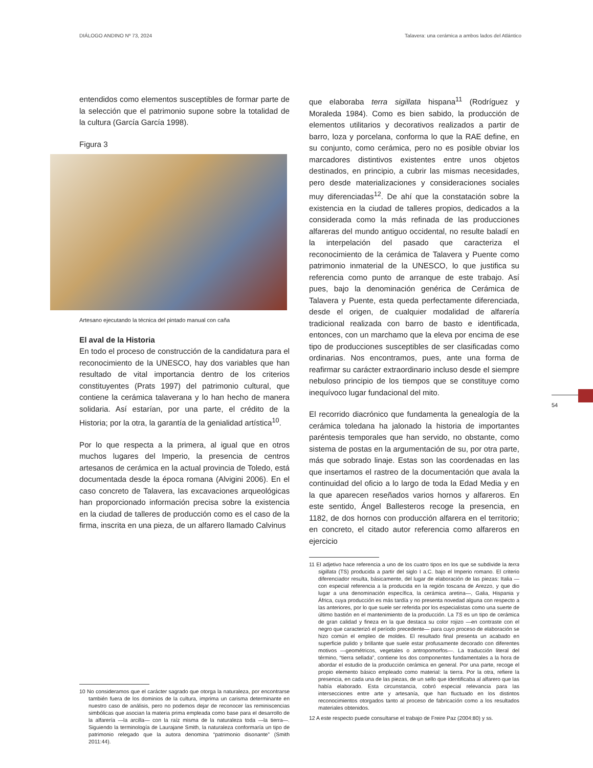DIÁLOGO ANDINO Nº 73, 2024 Talavera: una cerámica a ambos lados del Atlántico
entendidos como elementos susceptibles de formar parte de la selección que el patrimonio supone sobre la totalidad de la cultura (García García 1998).
Figura 3
Artesano ejecutando la técnica del pintado manual con caña
El aval de la Historia
En todo el proceso de construcción de la candidatura para el reconocimiento de la UNESCO, hay dos variables que han resultado de vital importancia dentro de los criterios constituyentes (Prats 1997) del patrimonio cultural, que contiene la cerámica talaverana y lo han hecho de manera solidaria. Así estarían, por una parte, el crédito de la Historia; por la otra, la garantía de la genialidad artística<sup>10</sup>.
Por lo que respecta a la primera, al igual que en otros muchos lugares del Imperio, la presencia de centros artesanos de cerámica en la actual provincia de Toledo, está documentada desde la época romana (Alvigini 2006). En el caso concreto de Talavera, las excavaciones arqueológicas han proporcionado información precisa sobre la existencia en la ciudad de talleres de producción como es el caso de la firma, inscrita en una pieza, de un alfarero llamado Calvinus
10 No consideramos que el carácter sagrado que otorga la naturaleza, por encontrarse también fuera de los dominios de la cultura, imprima un carisma determinante en nuestro caso de análisis, pero no podemos dejar de reconocer las reminiscencias simbólicas que asocian la materia prima empleada como base para el desarrollo de la alfarería —la arcilla— con la raíz misma de la naturaleza toda —la tierra—. Siguiendo la terminología de Laurajane Smith, la naturaleza conformaría un tipo de patrimonio relegado que la autora denomina “patrimonio disonante” (Smith 2011:44).
que elaboraba terra sigillata hispana<sup>11</sup> (Rodríguez y Moraleda 1984). Como es bien sabido, la producción de elementos utilitarios y decorativos realizados a partir de barro, loza y porcelana, conforma lo que la RAE define, en su conjunto, como cerámica, pero no es posible obviar los marcadores distintivos existentes entre unos objetos destinados, en principio, a cubrir las mismas necesidades, pero desde materializaciones y consideraciones sociales muy diferenciadas<sup>12</sup>. De ahí que la constatación sobre la existencia en la ciudad de talleres propios, dedicados a la considerada como la más refinada de las producciones alfareras del mundo antiguo occidental, no resulte baladí en la interpelación del pasado que caracteriza el reconocimiento de la cerámica de Talavera y Puente como patrimonio inmaterial de la UNESCO, lo que justifica su referencia como punto de arranque de este trabajo. Así pues, bajo la denominación genérica de Cerámica de Talavera y Puente, esta queda perfectamente diferenciada, desde el origen, de cualquier modalidad de alfarería tradicional realizada con barro de basto e identificada, entonces, con un marchamo que la eleva por encima de ese tipo de producciones susceptibles de ser clasificadas como ordinarias. Nos encontramos, pues, ante una forma de reafirmar su carácter extraordinario incluso desde el siempre nebuloso principio de los tiempos que se constituye como inequívoco lugar fundacional del mito.
El recorrido diacrónico que fundamenta la genealogía de la cerámica toledana ha jalonado la historia de importantes paréntesis temporales que han servido, no obstante, como sistema de postas en la argumentación de su, por otra parte, más que sobrado linaje. Estas son las coordenadas en las que insertamos el rastreo de la documentación que avala la continuidad del oficio a lo largo de toda la Edad Media y en la que aparecen reseñados varios hornos y alfareros. En este sentido, Ángel Ballesteros recoge la presencia, en 1182, de dos hornos con producción alfarera en el territorio; en concreto, el citado autor referencia como alfareros en ejercicio
11 El adjetivo hace referencia a uno de los cuatro tipos en los que se subdivide la terra sigillata (TS) producida a partir del siglo I a.C. bajo el Imperio romano. El criterio diferenciador resulta, básicamente, del lugar de elaboración de las piezas: Italia —con especial referencia a la producida en la región toscana de Arezzo, y que dio lugar a una denominación específica, la cerámica aretina—, Galia, Hispania y África, cuya producción es más tardía y no presenta novedad alguna con respecto a las anteriores, por lo que suele ser referida por los especialistas como una suerte de último bastión en el mantenimiento de la producción. La TS es un tipo de cerámica de gran calidad y fineza en la que destaca su color rojizo —en contraste con el negro que caracterizó el período precedente— para cuyo proceso de elaboración se hizo común el empleo de moldes. El resultado final presenta un acabado en superficie pulido y brillante que suele estar profusamente decorado con diferentes motivos —geométricos, vegetales o antropomorfos—. La traducción literal del término, “tierra sellada”, contiene los dos componentes fundamentales a la hora de abordar el estudio de la producción cerámica en general. Por una parte, recoge el propio elemento básico empleado como material: la tierra. Por la otra, refiere la presencia, en cada una de las piezas, de un sello que identificaba al alfarero que las había elaborado. Esta circunstancia, cobró especial relevancia para las intersecciones entre arte y artesanía, que han fluctuado en los distintos reconocimientos otorgados tanto al proceso de fabricación como a los resultados materiales obtenidos.
12 A este respecto puede consultarse el trabajo de Freire Paz (2004:80) y ss.
54